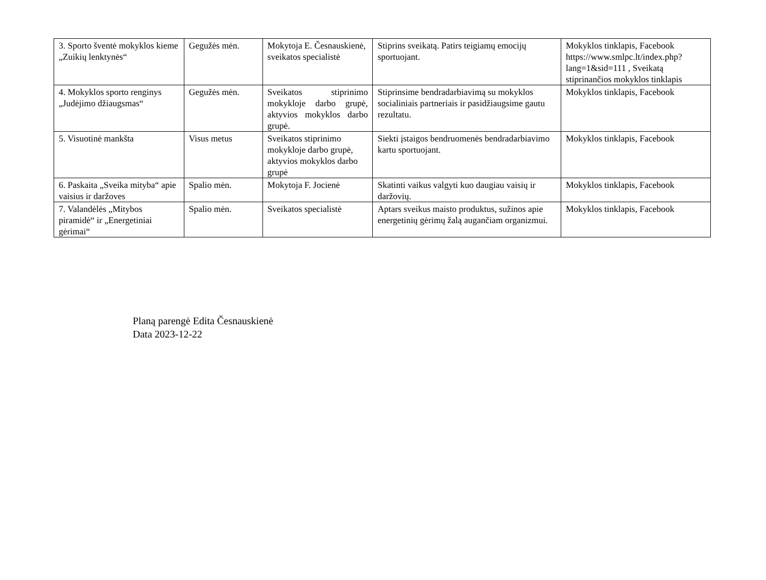| 3. Sporto šventė mokyklos kieme „Zuikių lenktynės“ | Gegužės mėn. | Mokytoja E. Česnauskienė, sveikatos specialistė | Stiprins sveikatą. Patirs teigiamų emocijų sportuojant. | Mokyklos tinklapis, Facebook https://www.smlpc.lt/index.php?lang=1&sid=111 , Sveikatą stiprinančios mokyklos tinklapis |
| 4. Mokyklos sporto renginys „Judėjimo džiaugsmas“ | Gegužės mėn. | Sveikatos stiprinimo mokykloje darbo grupė, aktyvios mokyklos darbo grupė. | Stiprinsime bendradarbiavimą su mokyklos socialiniais partneriais ir pasidžiaugsime gautu rezultatu. | Mokyklos tinklapis, Facebook |
| 5. Visuotinė mankšta | Visus metus | Sveikatos stiprinimo mokykloje darbo grupė, aktyvios mokyklos darbo grupė | Siekti įstaigos bendruomenės bendradarbiavimo kartu sportuojant. | Mokyklos tinklapis, Facebook |
| 6. Paskaita „Sveika mityba“ apie vaisius ir daržoves | Spalio mėn. | Mokytoja F. Jocienė | Skatinti vaikus valgyti kuo daugiau vaisių ir daržovių. | Mokyklos tinklapis, Facebook |
| 7. Valandėlės „Mitybos piramidė“ ir „Energetiniai gėrimai“ | Spalio mėn. | Sveikatos specialistė | Aptars sveikus maisto produktus, sužinos apie energetinių gėrimų žalą augančiam organizmui. | Mokyklos tinklapis, Facebook |
Planą parengė Edita Česnauskienė
Data 2023-12-22